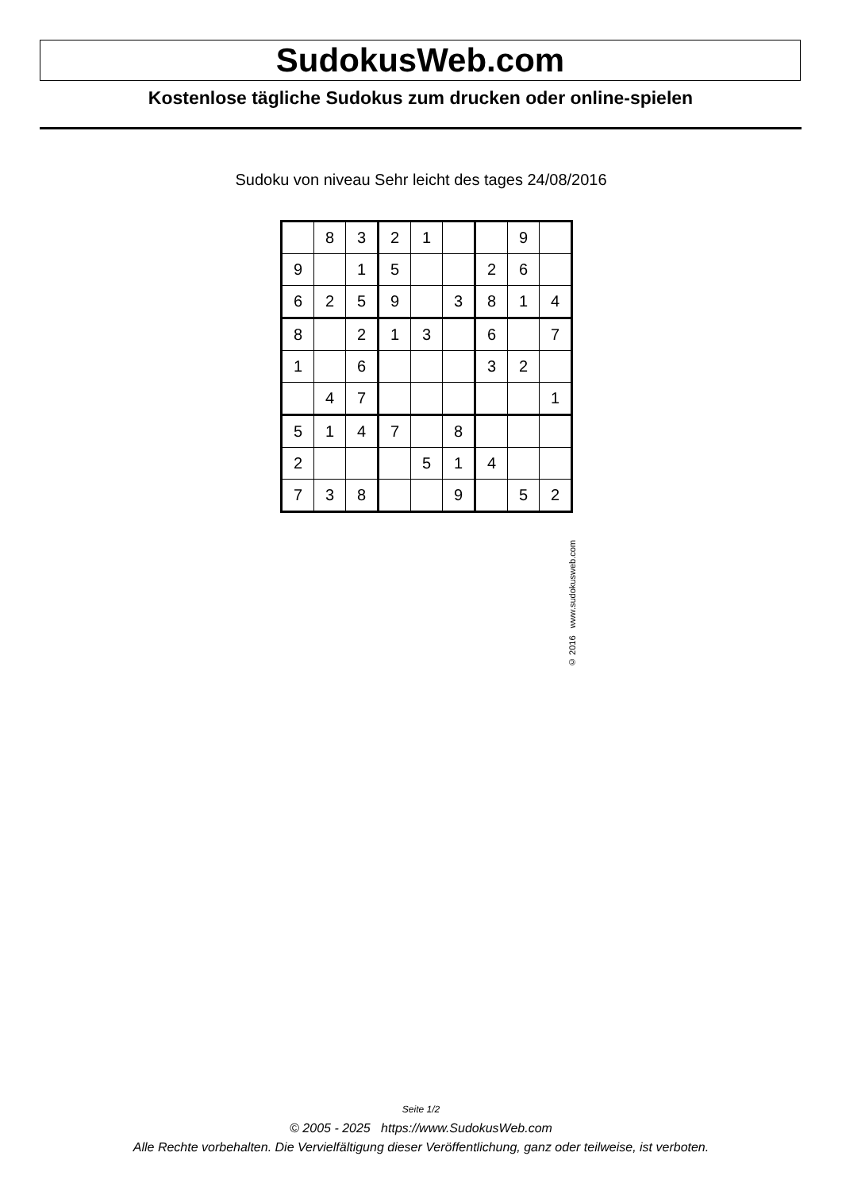SudokusWeb.com
Kostenlose tägliche Sudokus zum drucken oder online-spielen
Sudoku von niveau Sehr leicht des tages 24/08/2016
| | 8 | 3 | 2 | 1 | | | 9 | |
| 9 | | 1 | 5 | | | 2 | 6 | |
| 6 | 2 | 5 | 9 | | 3 | 8 | 1 | 4 |
| 8 | | 2 | 1 | 3 | | 6 | | 7 |
| 1 | | 6 | | | | 3 | 2 | |
| | 4 | 7 | | | | | | 1 |
| 5 | 1 | 4 | 7 | | 8 | | | |
| 2 | | | | 5 | 1 | 4 | | |
| 7 | 3 | 8 | | | 9 | | 5 | 2 |
© 2016 www.sudokusweb.com
Seite 1/2
© 2005 - 2025 https://www.SudokusWeb.com
Alle Rechte vorbehalten. Die Vervielfältigung dieser Veröffentlichung, ganz oder teilweise, ist verboten.